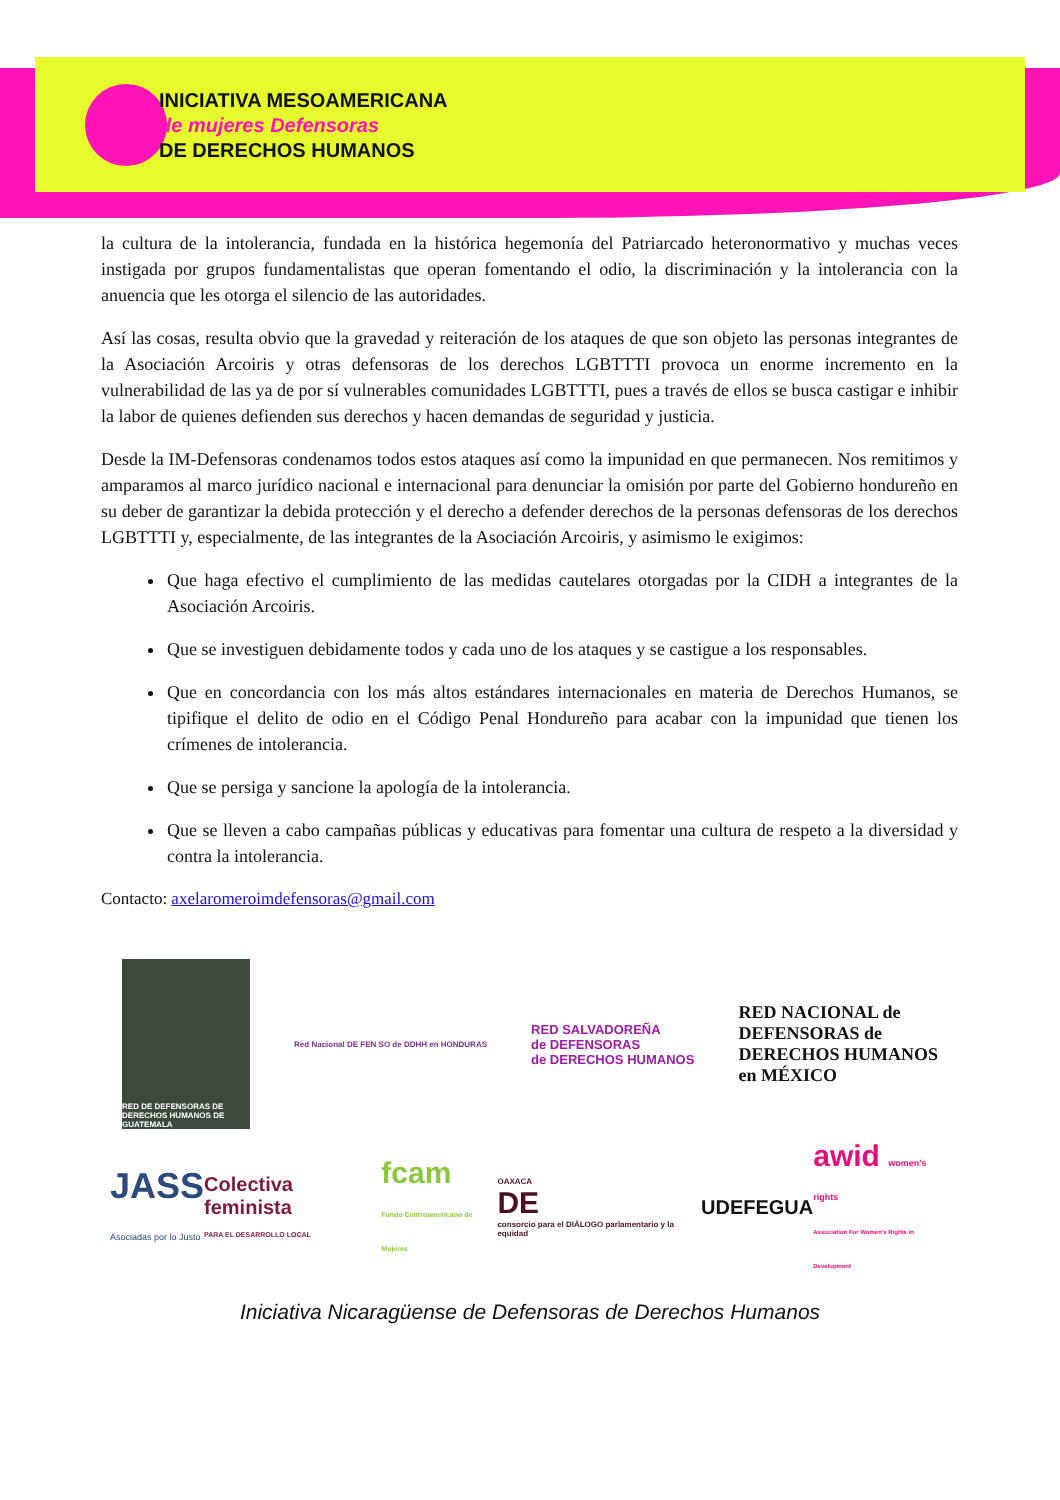INICIATIVA MESOAMERICANA
de mujeres Defensoras
DE DERECHOS HUMANOS
la cultura de la intolerancia, fundada en la histórica hegemonía del Patriarcado heteronormativo y muchas veces instigada por grupos fundamentalistas que operan fomentando el odio, la discriminación y la intolerancia con la anuencia que les otorga el silencio de las autoridades.
Así las cosas, resulta obvio que la gravedad y reiteración de los ataques de que son objeto las personas integrantes de la Asociación Arcoiris y otras defensoras de los derechos LGBTTTI provoca un enorme incremento en la vulnerabilidad de las ya de por sí vulnerables comunidades LGBTTTI, pues a través de ellos se busca castigar e inhibir la labor de quienes defienden sus derechos y hacen demandas de seguridad y justicia.
Desde la IM-Defensoras condenamos todos estos ataques así como la impunidad en que permanecen. Nos remitimos y amparamos al marco jurídico nacional e internacional para denunciar la omisión por parte del Gobierno hondureño en su deber de garantizar la debida protección y el derecho a defender derechos de la personas defensoras de los derechos LGBTTTI y, especialmente, de las integrantes de la Asociación Arcoiris, y asimismo le exigimos:
Que haga efectivo el cumplimiento de las medidas cautelares otorgadas por la CIDH a integrantes de la Asociación Arcoiris.
Que se investiguen debidamente todos y cada uno de los ataques y se castigue a los responsables.
Que en concordancia con los más altos estándares internacionales en materia de Derechos Humanos, se tipifique el delito de odio en el Código Penal Hondureño para acabar con la impunidad que tienen los crímenes de intolerancia.
Que se persiga y sancione la apología de la intolerancia.
Que se lleven a cabo campañas públicas y educativas para fomentar una cultura de respeto a la diversidad y contra la intolerancia.
Contacto: axelaromeroimdefensoras@gmail.com
RED DE DEFENSORAS DE DERECHOS HUMANOS DE GUATEMALA
Red Nacional DE FEN SO de DDHH en HONDURAS
RED SALVADOREÑA
de DEFENSORAS
de DERECHOS HUMANOS
RED NACIONAL de
DEFENSORAS de
DERECHOS HUMANOS
en MÉXICO
JASS
Asociadas por lo Justo
Colectiva feminista
PARA EL DESARROLLO LOCAL
fcam
Fondo Centroamericano de Mujeres
OAXACA
DE
consorcio para el DIÁLOGO parlamentario y la equidad
UDEFEGUA
awid women's rights
Association For Women's Rights in Development
Iniciativa Nicaragüense de Defensoras de Derechos Humanos